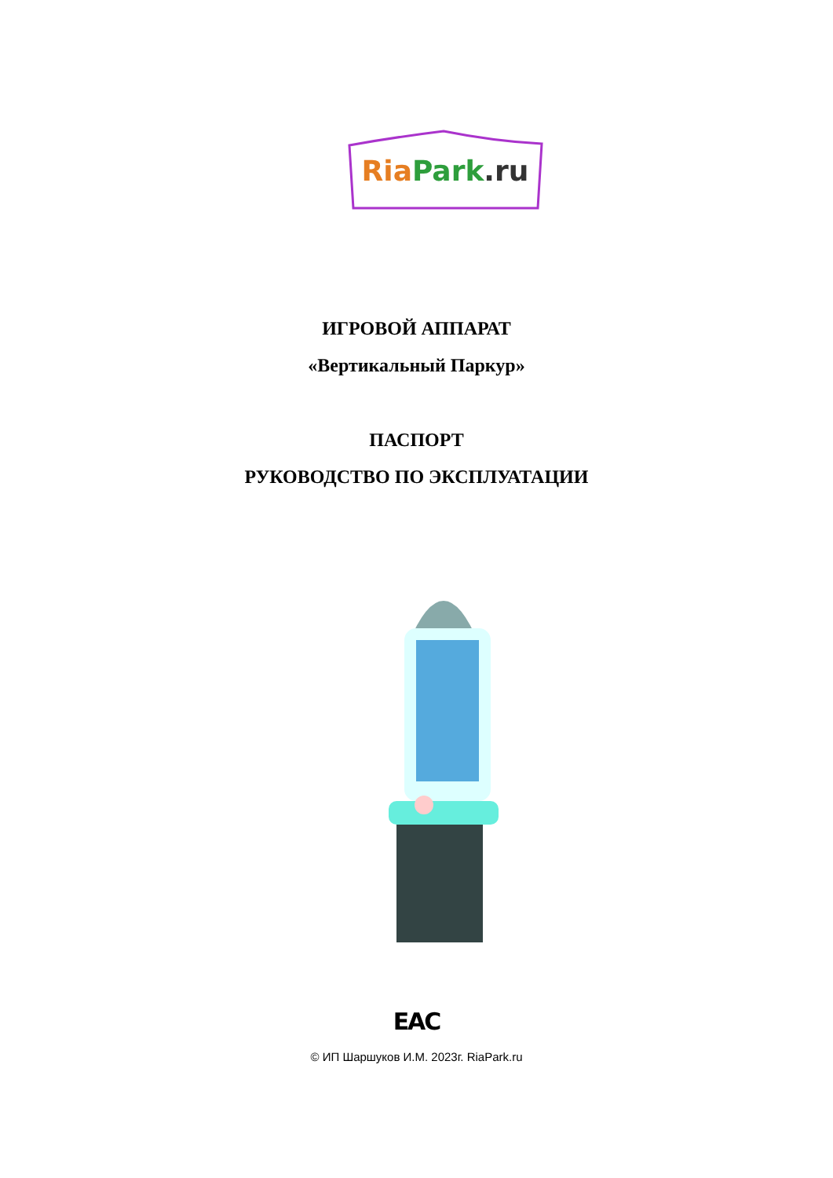RiaPark.ru
ИГРОВОЙ АППАРАТ
«Вертикальный Паркур»
ПАСПОРТ
РУКОВОДСТВО ПО ЭКСПЛУАТАЦИИ
EAC
© ИП Шаршуков И.М. 2023г. RiaPark.ru